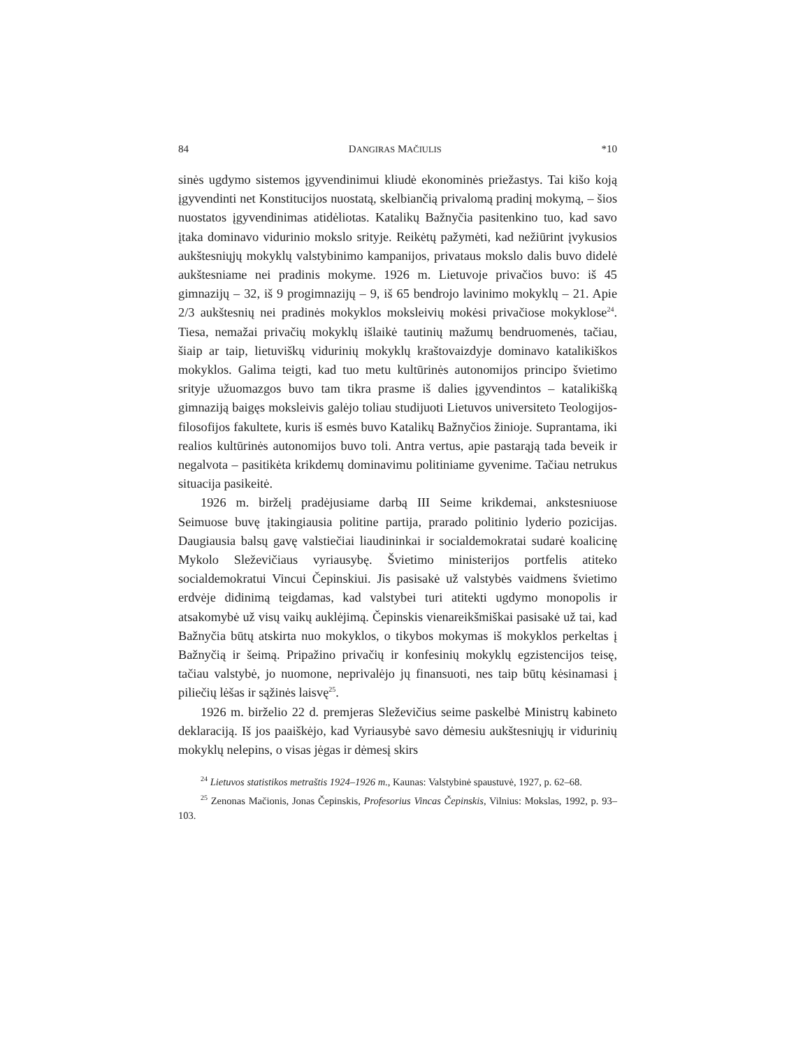84 DANGIRAS MAČIULIS *10
sinės ugdymo sistemos įgyvendinimui kliudė ekonominės priežastys. Tai kišo koją įgyvendinti net Konstitucijos nuostatą, skelbiančią privalomą pradinį mokymą, – šios nuostatos įgyvendinimas atidėliotas. Katalikų Bažnyčia pasitenkino tuo, kad savo įtaka dominavo vidurinio mokslo srityje. Reikėtų pažymėti, kad nežiūrint įvykusios aukštesniųjų mokyklų valstybinimo kampanijos, privataus mokslo dalis buvo didelė aukštesniame nei pradinis mokyme. 1926 m. Lietuvoje privačios buvo: iš 45 gimnazijų – 32, iš 9 progimnazijų – 9, iš 65 bendrojo lavinimo mokyklų – 21. Apie 2/3 aukštesnių nei pradinės mokyklos moksleivių mokėsi privačiose mokyklose<sup>24</sup>. Tiesa, nemažai privačių mokyklų išlaikė tautinių mažumų bendruomenės, tačiau, šiaip ar taip, lietuviškų vidurinių mokyklų kraštovaizdyje dominavo katalikiškos mokyklos. Galima teigti, kad tuo metu kultūrinės autonomijos principo švietimo srityje užuomazgos buvo tam tikra prasme iš dalies įgyvendintos – katalikišką gimnaziją baigęs moksleivis galėjo toliau studijuoti Lietuvos universiteto Teologijos-filosofijos fakultete, kuris iš esmės buvo Katalikų Bažnyčios žinioje. Suprantama, iki realios kultūrinės autonomijos buvo toli. Antra vertus, apie pastarąją tada beveik ir negalvota – pasitikėta krikdemų dominavimu politiniame gyvenime. Tačiau netrukus situacija pasikeitė.
1926 m. birželį pradėjusiame darbą III Seime krikdemai, ankstesniuose Seimuose buvę įtakingiausia politine partija, prarado politinio lyderio pozicijas. Daugiausia balsų gavę valstiečiai liaudininkai ir socialdemokratai sudarė koalicinę Mykolo Sleževičiaus vyriausybę. Švietimo ministerijos portfelis atiteko socialdemokratui Vincui Čepinskiui. Jis pasisakė už valstybės vaidmens švietimo erdvėje didinimą teigdamas, kad valstybei turi atitekti ugdymo monopolis ir atsakomybė už visų vaikų auklėjimą. Čepinskis vienareikšmiškai pasisakė už tai, kad Bažnyčia būtų atskirta nuo mokyklos, o tikybos mokymas iš mokyklos perkeltas į Bažnyčią ir šeimą. Pripažino privačių ir konfesinių mokyklų egzistencijos teisę, tačiau valstybė, jo nuomone, neprivalėjo jų finansuoti, nes taip būtų kėsinamasi į piliečių lėšas ir sąžinės laisvę<sup>25</sup>.
1926 m. birželio 22 d. premjeras Sleževičius seime paskelbė Ministrų kabineto deklaraciją. Iš jos paaiškėjo, kad Vyriausybė savo dėmesiu aukštesniųjų ir vidurinių mokyklų nelepins, o visas jėgas ir dėmesį skirs
<sup>24</sup> Lietuvos statistikos metraštis 1924–1926 m., Kaunas: Valstybinė spaustuvė, 1927, p. 62–68.
<sup>25</sup> Zenonas Mačionis, Jonas Čepinskis, Profesorius Vincas Čepinskis, Vilnius: Mokslas, 1992, p. 93–103.